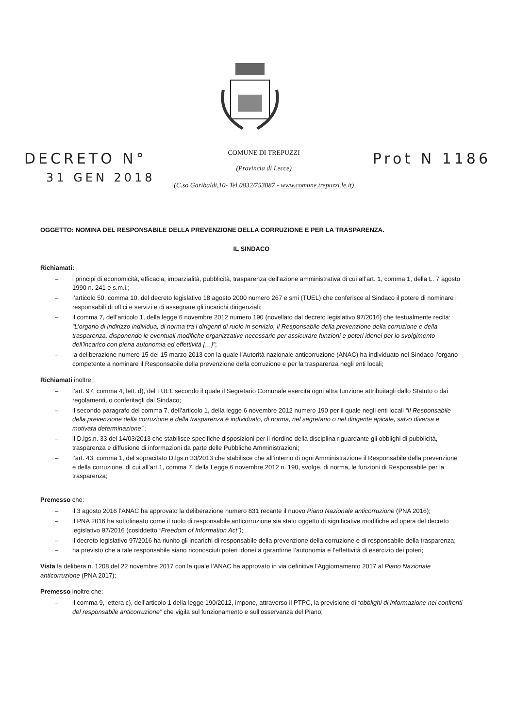DECRETO N°
31 GEN 2018
COMUNE DI TREPUZZI
(Provincia di Lecce)
(C.so Garibaldi,10- Tel.0832/753087 - www.comune.trepuzzi.le.it)
Prot N 1186
OGGETTO: NOMINA DEL RESPONSABILE DELLA PREVENZIONE DELLA CORRUZIONE E PER LA TRASPARENZA.
IL SINDACO
Richiamati:
– i principi di economicità, efficacia, imparzialità, pubblicità, trasparenza dell’azione amministrativa di cui all’art. 1, comma 1, della L. 7 agosto 1990 n. 241 e s.m.i.;
– l’articolo 50, comma 10, del decreto legislativo 18 agosto 2000 numero 267 e smi (TUEL) che conferisce al Sindaco il potere di nominare i responsabili di uffici e servizi e di assegnare gli incarichi dirigenziali;
– il comma 7, dell’articolo 1, della legge 6 novembre 2012 numero 190 (novellato dal decreto legislativo 97/2016) che testualmente recita: “L’organo di indirizzo individua, di norma tra i dirigenti di ruolo in servizio, il Responsabile della prevenzione della corruzione e della trasparenza, disponendo le eventuali modifiche organizzative necessarie per assicurare funzioni e poteri idonei per lo svolgimento dell’incarico con piena autonomia ed effettività […]”;
– la deliberazione numero 15 del 15 marzo 2013 con la quale l’Autorità nazionale anticorruzione (ANAC) ha individuato nel Sindaco l’organo competente a nominare il Responsabile della prevenzione della corruzione e per la trasparenza negli enti locali;
Richiamati inoltre:
– l’art. 97, comma 4, lett. d), del TUEL secondo il quale il Segretario Comunale esercita ogni altra funzione attribuitagli dallo Statuto o dai regolamenti, o conferitagli dal Sindaco;
– il secondo paragrafo del comma 7, dell’articolo 1, della legge 6 novembre 2012 numero 190 per il quale negli enti locali “Il Responsabile della prevenzione della corruzione e della trasparenza è individuato, di norma, nel segretario o nel dirigente apicale, salvo diversa e motivata determinazione” ;
– il D.lgs.n. 33 del 14/03/2013 che stabilisce specifiche disposizioni per il riordino della disciplina riguardante gli obblighi di pubblicità, trasparenza e diffusione di informazioni da parte delle Pubbliche Amministrazioni;
– l’art. 43, comma 1, del sopracitato D.lgs.n 33/2013 che stabilisce che all’interno di ogni Amministrazione il Responsabile della prevenzione e della corruzione, di cui all’art.1, comma 7, della Legge 6 novembre 2012 n. 190, svolge, di norma, le funzioni di Responsabile per la trasparenza;
Premesso che:
– il 3 agosto 2016 l’ANAC ha approvato la deliberazione numero 831 recante il nuovo Piano Nazionale anticorruzione (PNA 2016);
– il PNA 2016 ha sottolineato come il ruolo di responsabile anticorruzione sia stato oggetto di significative modifiche ad opera del decreto legislativo 97/2016 (cosiddetto “Freedom of Information Act”);
– il decreto legislativo 97/2016 ha riunito gli incarichi di responsabile della prevenzione della corruzione e di responsabile della trasparenza;
– ha previsto che a tale responsabile siano riconosciuti poteri idonei a garantirne l’autonomia e l’effettività di esercizio dei poteri;
Vista la delibera n. 1208 del 22 novembre 2017 con la quale l’ANAC ha approvato in via definitiva l’Aggiornamento 2017 al Piano Nazionale anticorruzione (PNA 2017);
Premesso inoltre che:
– il comma 9, lettera c), dell’articolo 1 della legge 190/2012, impone, attraverso il PTPC, la previsione di “obblighi di informazione nei confronti del responsabile anticorruzione” che vigila sul funzionamento e sull’osservanza del Piano;